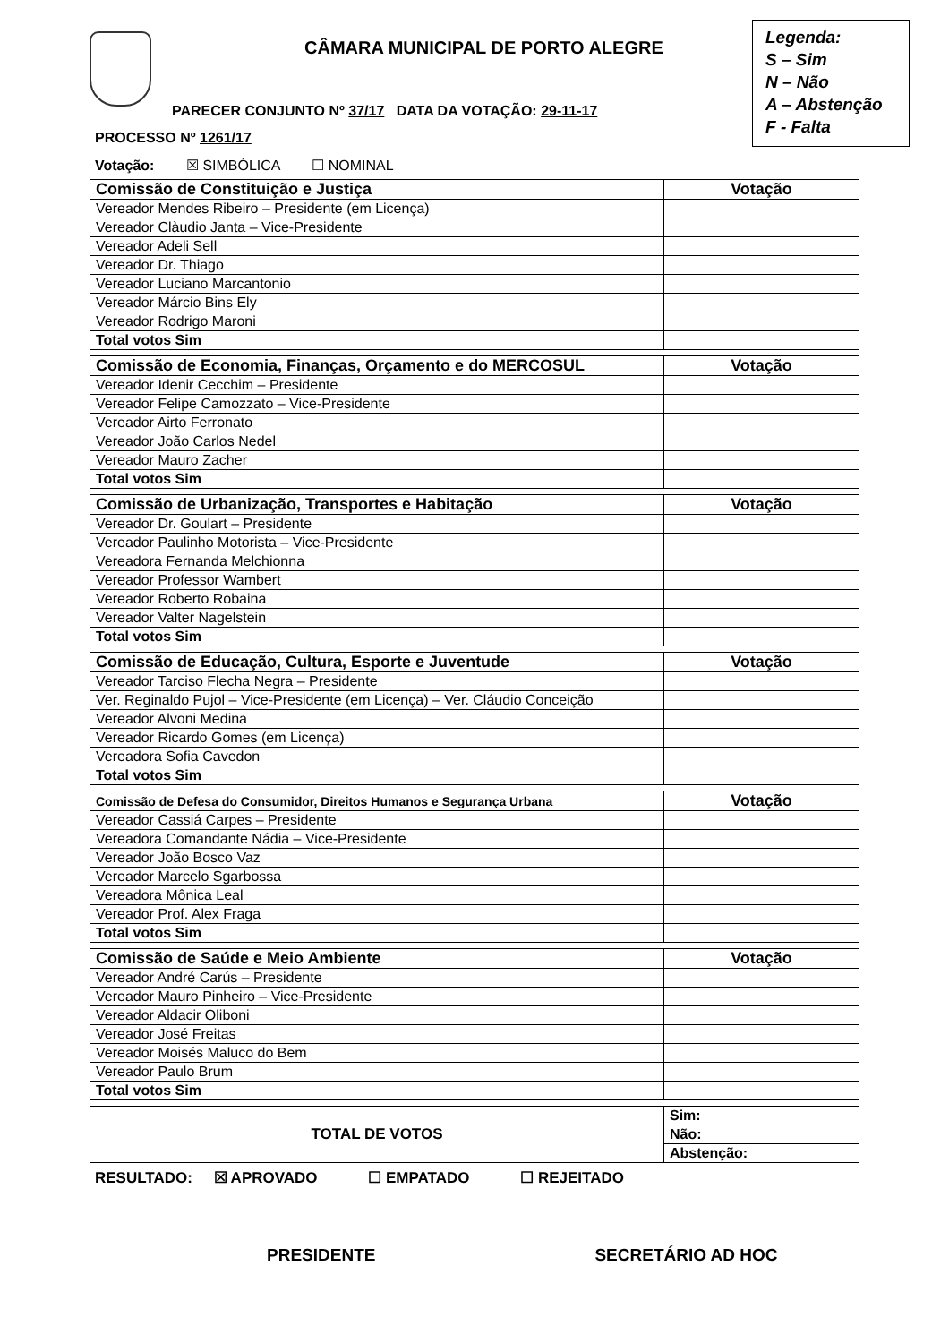CÂMARA MUNICIPAL DE PORTO ALEGRE
Legenda:
S – Sim
N – Não
A – Abstenção
F - Falta
PARECER CONJUNTO Nº 37/17 DATA DA VOTAÇÃO: 29-11-17
PROCESSO Nº 1261/17
Votação: ☒ SIMBÓLICA ☐ NOMINAL
| Comissão de Constituição e Justiça | Votação |
| --- | --- |
| Vereador Mendes Ribeiro – Presidente (em Licença) | |
| Vereador Clàudio Janta – Vice-Presidente | |
| Vereador Adeli Sell | |
| Vereador Dr. Thiago | |
| Vereador Luciano Marcantonio | |
| Vereador Márcio Bins Ely | |
| Vereador Rodrigo Maroni | |
| Total votos Sim | |
| Comissão de Economia, Finanças, Orçamento e do MERCOSUL | Votação |
| --- | --- |
| Vereador Idenir Cecchim – Presidente | |
| Vereador Felipe Camozzato – Vice-Presidente | |
| Vereador Airto Ferronato | |
| Vereador João Carlos Nedel | |
| Vereador Mauro Zacher | |
| Total votos Sim | |
| Comissão de Urbanização, Transportes e Habitação | Votação |
| --- | --- |
| Vereador Dr. Goulart – Presidente | |
| Vereador Paulinho Motorista – Vice-Presidente | |
| Vereadora Fernanda Melchionna | |
| Vereador Professor Wambert | |
| Vereador Roberto Robaina | |
| Vereador Valter Nagelstein | |
| Total votos Sim | |
| Comissão de Educação, Cultura, Esporte e Juventude | Votação |
| --- | --- |
| Vereador Tarciso Flecha Negra – Presidente | |
| Ver. Reginaldo Pujol – Vice-Presidente (em Licença) – Ver. Cláudio Conceição | |
| Vereador Alvoni Medina | |
| Vereador Ricardo Gomes (em Licença) | |
| Vereadora Sofia Cavedon | |
| Total votos Sim | |
| Comissão de Defesa do Consumidor, Direitos Humanos e Segurança Urbana | Votação |
| --- | --- |
| Vereador Cassiá Carpes – Presidente | |
| Vereadora Comandante Nádia – Vice-Presidente | |
| Vereador João Bosco Vaz | |
| Vereador Marcelo Sgarbossa | |
| Vereadora Mônica Leal | |
| Vereador Prof. Alex Fraga | |
| Total votos Sim | |
| Comissão de Saúde e Meio Ambiente | Votação |
| --- | --- |
| Vereador André Carús – Presidente | |
| Vereador Mauro Pinheiro – Vice-Presidente | |
| Vereador Aldacir Oliboni | |
| Vereador José Freitas | |
| Vereador Moisés Maluco do Bem | |
| Vereador Paulo Brum | |
| Total votos Sim | |
| TOTAL DE VOTOS | Sim: |
| | Não: |
| | Abstenção: |
RESULTADO: ☒ APROVADO ☐ EMPATADO ☐ REJEITADO
PRESIDENTE SECRETÁRIO AD HOC